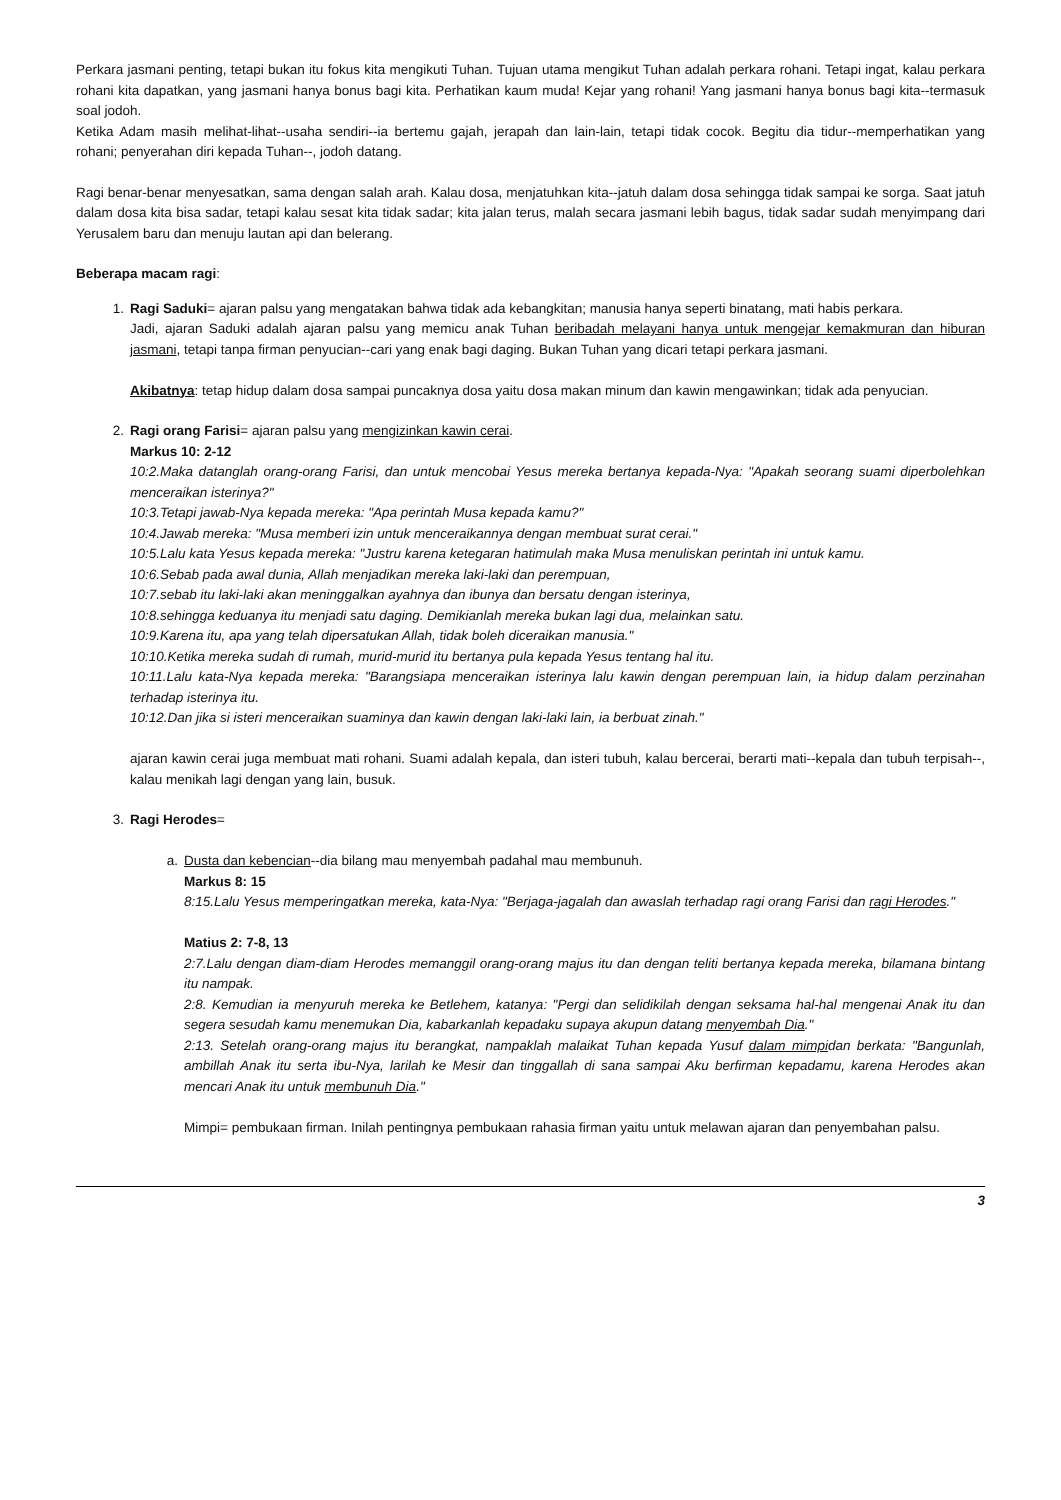Perkara jasmani penting, tetapi bukan itu fokus kita mengikuti Tuhan. Tujuan utama mengikut Tuhan adalah perkara rohani. Tetapi ingat, kalau perkara rohani kita dapatkan, yang jasmani hanya bonus bagi kita. Perhatikan kaum muda! Kejar yang rohani! Yang jasmani hanya bonus bagi kita--termasuk soal jodoh.
Ketika Adam masih melihat-lihat--usaha sendiri--ia bertemu gajah, jerapah dan lain-lain, tetapi tidak cocok. Begitu dia tidur--memperhatikan yang rohani; penyerahan diri kepada Tuhan--, jodoh datang.
Ragi benar-benar menyesatkan, sama dengan salah arah. Kalau dosa, menjatuhkan kita--jatuh dalam dosa sehingga tidak sampai ke sorga. Saat jatuh dalam dosa kita bisa sadar, tetapi kalau sesat kita tidak sadar; kita jalan terus, malah secara jasmani lebih bagus, tidak sadar sudah menyimpang dari Yerusalem baru dan menuju lautan api dan belerang.
Beberapa macam ragi:
1. Ragi Saduki= ajaran palsu yang mengatakan bahwa tidak ada kebangkitan; manusia hanya seperti binatang, mati habis perkara.
Jadi, ajaran Saduki adalah ajaran palsu yang memicu anak Tuhan beribadah melayani hanya untuk mengejar kemakmuran dan hiburan jasmani, tetapi tanpa firman penyucian--cari yang enak bagi daging. Bukan Tuhan yang dicari tetapi perkara jasmani.
Akibatnya: tetap hidup dalam dosa sampai puncaknya dosa yaitu dosa makan minum dan kawin mengawinkan; tidak ada penyucian.
2. Ragi orang Farisi= ajaran palsu yang mengizinkan kawin cerai.
Markus 10: 2-12
10:2.Maka datanglah orang-orang Farisi, dan untuk mencobai Yesus mereka bertanya kepada-Nya: "Apakah seorang suami diperbolehkan menceraikan isterinya?"
10:3.Tetapi jawab-Nya kepada mereka: "Apa perintah Musa kepada kamu?"
10:4.Jawab mereka: "Musa memberi izin untuk menceraikannya dengan membuat surat cerai."
10:5.Lalu kata Yesus kepada mereka: "Justru karena ketegaran hatimulah maka Musa menuliskan perintah ini untuk kamu.
10:6.Sebab pada awal dunia, Allah menjadikan mereka laki-laki dan perempuan,
10:7.sebab itu laki-laki akan meninggalkan ayahnya dan ibunya dan bersatu dengan isterinya,
10:8.sehingga keduanya itu menjadi satu daging. Demikianlah mereka bukan lagi dua, melainkan satu.
10:9.Karena itu, apa yang telah dipersatukan Allah, tidak boleh diceraikan manusia."
10:10.Ketika mereka sudah di rumah, murid-murid itu bertanya pula kepada Yesus tentang hal itu.
10:11.Lalu kata-Nya kepada mereka: "Barangsiapa menceraikan isterinya lalu kawin dengan perempuan lain, ia hidup dalam perzinahan terhadap isterinya itu.
10:12.Dan jika si isteri menceraikan suaminya dan kawin dengan laki-laki lain, ia berbuat zinah."
ajaran kawin cerai juga membuat mati rohani. Suami adalah kepala, dan isteri tubuh, kalau bercerai, berarti mati--kepala dan tubuh terpisah--, kalau menikah lagi dengan yang lain, busuk.
3. Ragi Herodes=
a. Dusta dan kebencian--dia bilang mau menyembah padahal mau membunuh.
Markus 8: 15
8:15.Lalu Yesus memperingatkan mereka, kata-Nya: "Berjaga-jagalah dan awaslah terhadap ragi orang Farisi dan ragi Herodes."
Matius 2: 7-8, 13
2:7.Lalu dengan diam-diam Herodes memanggil orang-orang majus itu dan dengan teliti bertanya kepada mereka, bilamana bintang itu nampak.
2:8. Kemudian ia menyuruh mereka ke Betlehem, katanya: "Pergi dan selidikilah dengan seksama hal-hal mengenai Anak itu dan segera sesudah kamu menemukan Dia, kabarkanlah kepadaku supaya akupun datang menyembah Dia."
2:13. Setelah orang-orang majus itu berangkat, nampaklah malaikat Tuhan kepada Yusuf dalam mimpidan berkata: "Bangunlah, ambillah Anak itu serta ibu-Nya, larilah ke Mesir dan tinggallah di sana sampai Aku berfirman kepadamu, karena Herodes akan mencari Anak itu untuk membunuh Dia."
Mimpi= pembukaan firman. Inilah pentingnya pembukaan rahasia firman yaitu untuk melawan ajaran dan penyembahan palsu.
3